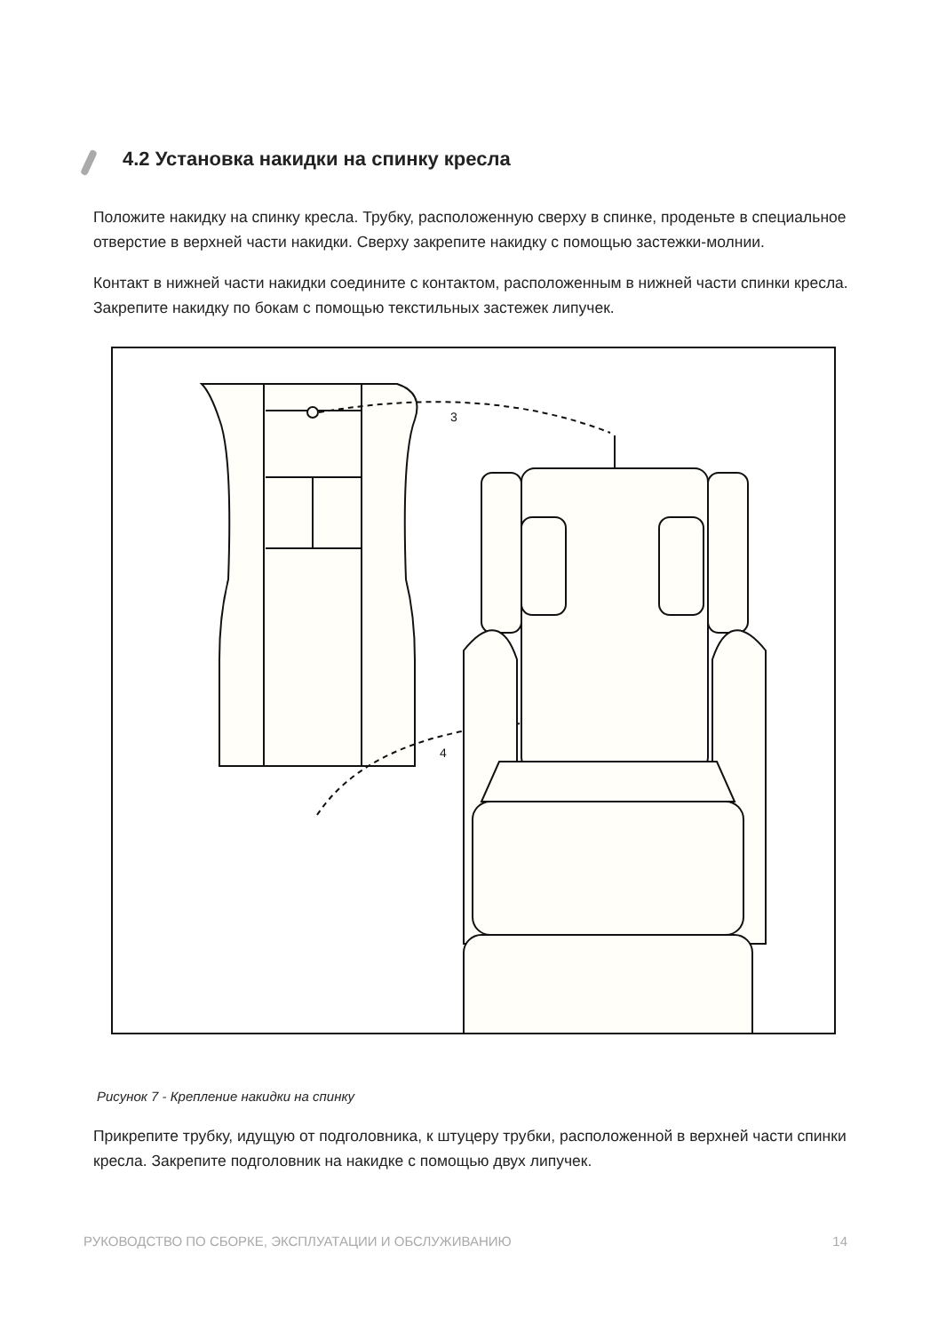4.2 Установка накидки на спинку кресла
Положите накидку на спинку кресла. Трубку, расположенную сверху в спинке, проденьте в специальное отверстие в верхней части накидки. Сверху закрепите накидку с помощью застежки-молнии.
Контакт в нижней части накидки соедините с контактом, расположенным в нижней части спинки кресла. Закрепите накидку по бокам с помощью текстильных застежек липучек.
3
4
Рисунок 7 - Крепление накидки на спинку
Прикрепите трубку, идущую от подголовника, к штуцеру трубки, расположенной в верхней части спинки кресла. Закрепите подголовник на накидке с помощью двух липучек.
РУКОВОДСТВО ПО СБОРКЕ, ЭКСПЛУАТАЦИИ И ОБСЛУЖИВАНИЮ 14